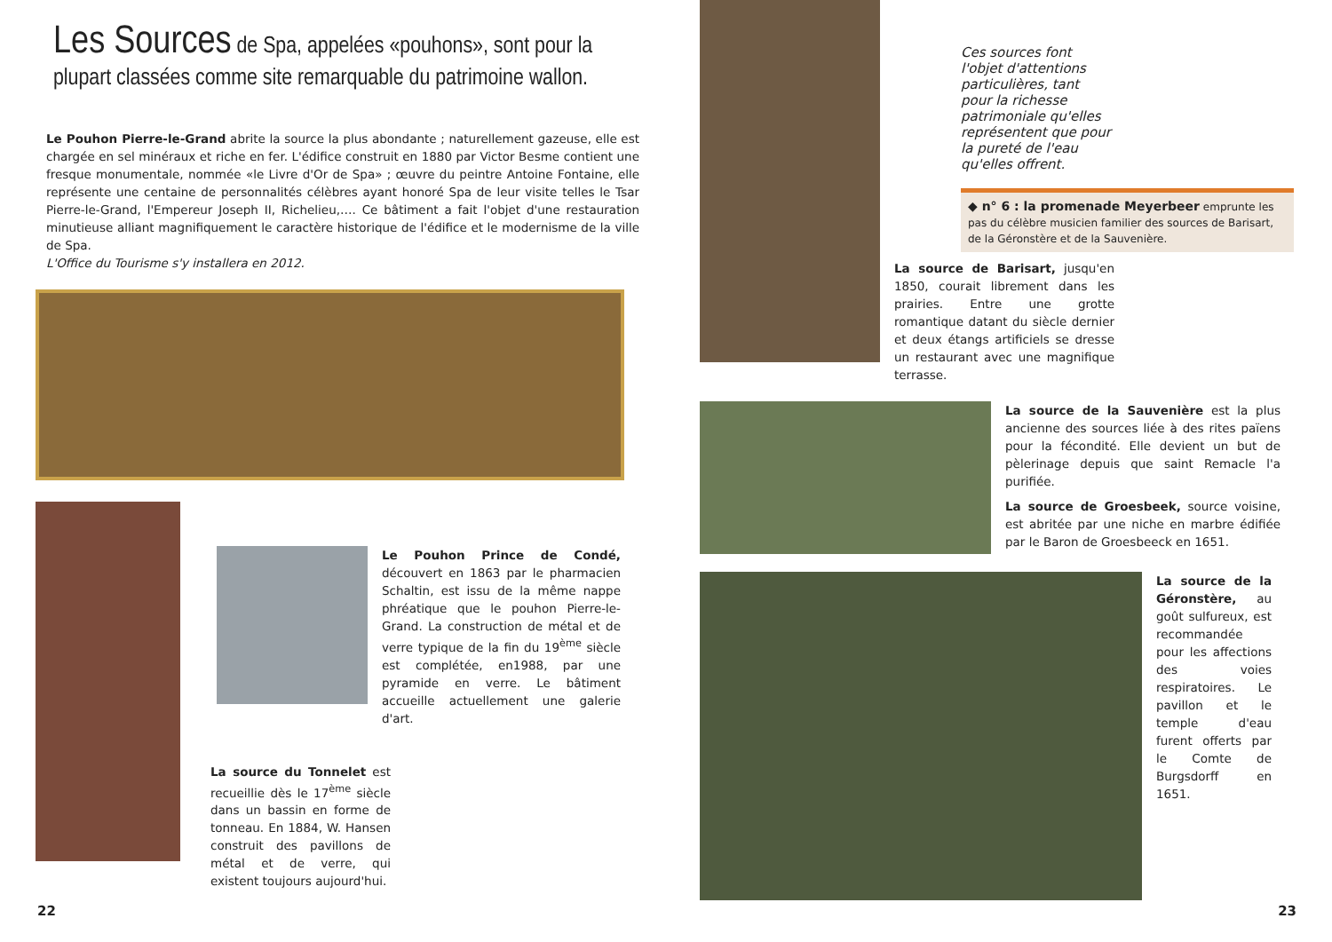Les Sources de Spa, appelées «pouhons», sont pour la plupart classées comme site remarquable du patrimoine wallon.
Le Pouhon Pierre-le-Grand abrite la source la plus abondante ; naturellement gazeuse, elle est chargée en sel minéraux et riche en fer. L'édifice construit en 1880 par Victor Besme contient une fresque monumentale, nommée «le Livre d'Or de Spa» ; œuvre du peintre Antoine Fontaine, elle représente une centaine de personnalités célèbres ayant honoré Spa de leur visite telles le Tsar Pierre-le-Grand, l'Empereur Joseph II, Richelieu,…. Ce bâtiment a fait l'objet d'une restauration minutieuse alliant magnifiquement le caractère historique de l'édifice et le modernisme de la ville de Spa.
L'Office du Tourisme s'y installera en 2012.
Le Pouhon Prince de Condé, découvert en 1863 par le pharmacien Schaltin, est issu de la même nappe phréatique que le pouhon Pierre-le-Grand. La construction de métal et de verre typique de la fin du 19<sup>ème</sup> siècle est complétée, en1988, par une pyramide en verre. Le bâtiment accueille actuellement une galerie d'art.
La source du Tonnelet est recueillie dès le 17<sup>ème</sup> siècle dans un bassin en forme de tonneau. En 1884, W. Hansen construit des pavillons de métal et de verre, qui existent toujours aujourd'hui.
22
Ces sources font l'objet d'attentions particulières, tant pour la richesse patrimoniale qu'elles représentent que pour la pureté de l'eau qu'elles offrent.
◆ n° 6 : la promenade Meyerbeer emprunte les pas du célèbre musicien familier des sources de Barisart, de la Géronstère et de la Sauvenière.
La source de Barisart, jusqu'en 1850, courait librement dans les prairies. Entre une grotte romantique datant du siècle dernier et deux étangs artificiels se dresse un restaurant avec une magnifique terrasse.
La source de la Sauvenière est la plus ancienne des sources liée à des rites païens pour la fécondité. Elle devient un but de pèlerinage depuis que saint Remacle l'a purifiée.
La source de Groesbeek, source voisine, est abritée par une niche en marbre édifiée par le Baron de Groesbeeck en 1651.
La source de la Géronstère, au goût sulfureux, est recommandée pour les affections des voies respiratoires. Le pavillon et le temple d'eau furent offerts par le Comte de Burgsdorff en 1651.
23